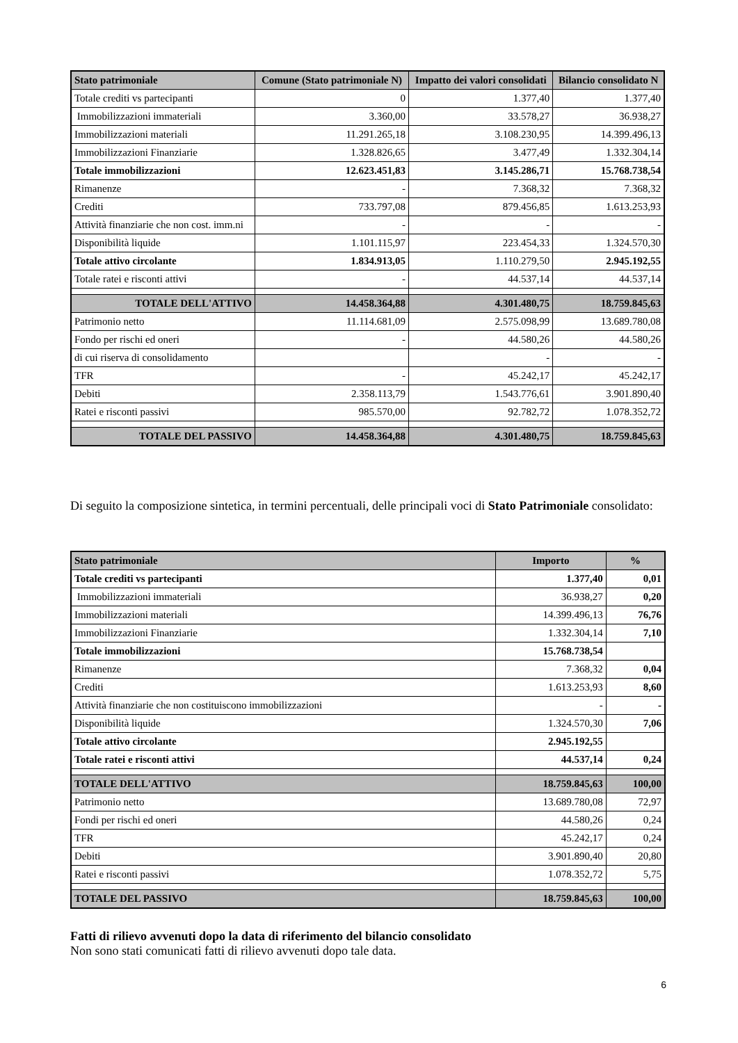| Stato patrimoniale | Comune (Stato patrimoniale N) | Impatto dei valori consolidati | Bilancio consolidato N |
| --- | --- | --- | --- |
| Totale crediti vs partecipanti | 0 | 1.377,40 | 1.377,40 |
| Immobilizzazioni immateriali | 3.360,00 | 33.578,27 | 36.938,27 |
| Immobilizzazioni materiali | 11.291.265,18 | 3.108.230,95 | 14.399.496,13 |
| Immobilizzazioni Finanziarie | 1.328.826,65 | 3.477,49 | 1.332.304,14 |
| Totale immobilizzazioni | 12.623.451,83 | 3.145.286,71 | 15.768.738,54 |
| Rimanenze | - | 7.368,32 | 7.368,32 |
| Crediti | 733.797,08 | 879.456,85 | 1.613.253,93 |
| Attività finanziarie che non cost. imm.ni | - | - | - |
| Disponibilità liquide | 1.101.115,97 | 223.454,33 | 1.324.570,30 |
| Totale attivo circolante | 1.834.913,05 | 1.110.279,50 | 2.945.192,55 |
| Totale ratei e risconti attivi | - | 44.537,14 | 44.537,14 |
| TOTALE DELL'ATTIVO | 14.458.364,88 | 4.301.480,75 | 18.759.845,63 |
| Patrimonio netto | 11.114.681,09 | 2.575.098,99 | 13.689.780,08 |
| Fondo per rischi ed oneri | - | 44.580,26 | 44.580,26 |
| di cui riserva di consolidamento | | - | - |
| TFR | - | 45.242,17 | 45.242,17 |
| Debiti | 2.358.113,79 | 1.543.776,61 | 3.901.890,40 |
| Ratei e risconti passivi | 985.570,00 | 92.782,72 | 1.078.352,72 |
| TOTALE DEL PASSIVO | 14.458.364,88 | 4.301.480,75 | 18.759.845,63 |
Di seguito la composizione sintetica, in termini percentuali, delle principali voci di Stato Patrimoniale consolidato:
| Stato patrimoniale | Importo | % |
| --- | --- | --- |
| Totale crediti vs partecipanti | 1.377,40 | 0,01 |
| Immobilizzazioni immateriali | 36.938,27 | 0,20 |
| Immobilizzazioni materiali | 14.399.496,13 | 76,76 |
| Immobilizzazioni Finanziarie | 1.332.304,14 | 7,10 |
| Totale immobilizzazioni | 15.768.738,54 | |
| Rimanenze | 7.368,32 | 0,04 |
| Crediti | 1.613.253,93 | 8,60 |
| Attività finanziarie che non costituiscono immobilizzazioni | - | - |
| Disponibilità liquide | 1.324.570,30 | 7,06 |
| Totale attivo circolante | 2.945.192,55 | |
| Totale ratei e risconti attivi | 44.537,14 | 0,24 |
| TOTALE DELL'ATTIVO | 18.759.845,63 | 100,00 |
| Patrimonio netto | 13.689.780,08 | 72,97 |
| Fondi per rischi ed oneri | 44.580,26 | 0,24 |
| TFR | 45.242,17 | 0,24 |
| Debiti | 3.901.890,40 | 20,80 |
| Ratei e risconti passivi | 1.078.352,72 | 5,75 |
| TOTALE DEL PASSIVO | 18.759.845,63 | 100,00 |
Fatti di rilievo avvenuti dopo la data di riferimento del bilancio consolidato
Non sono stati comunicati fatti di rilievo avvenuti dopo tale data.
6